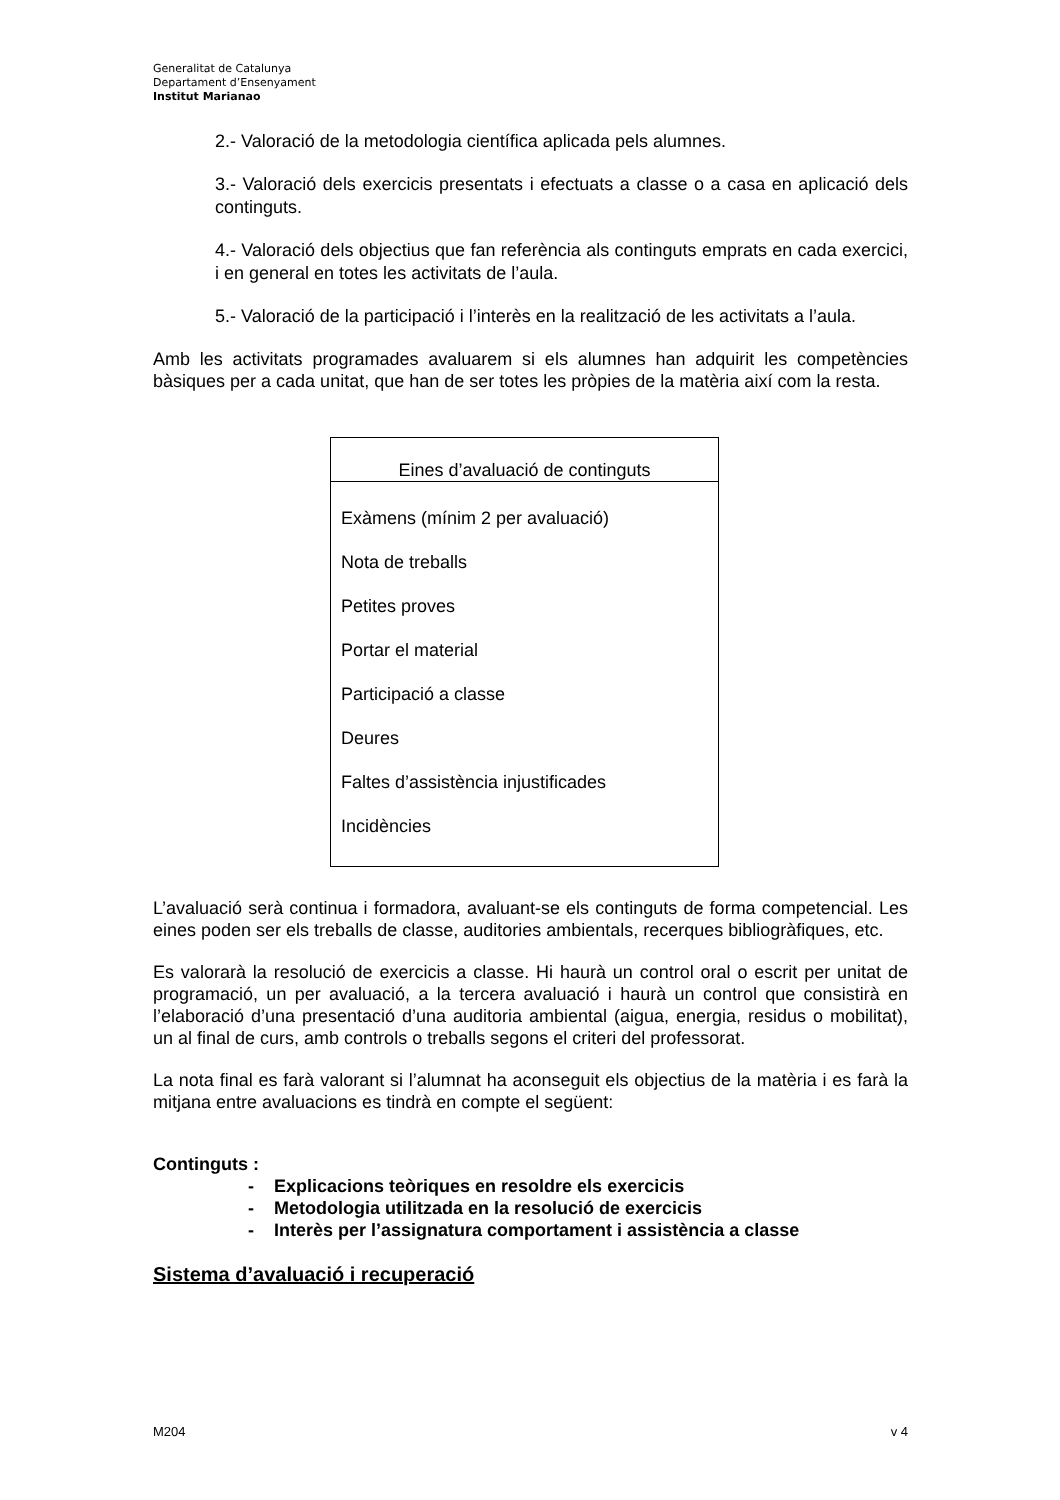Generalitat de Catalunya
Departament d’Ensenyament
Institut Marianao
2.- Valoració de la metodologia científica aplicada pels alumnes.
3.- Valoració dels exercicis presentats i efectuats a classe o a casa en aplicació dels continguts.
4.- Valoració dels objectius que fan referència als continguts emprats en cada exercici, i en general en totes les activitats de l’aula.
5.- Valoració de la participació i l’interès en la realització de les activitats a l’aula.
Amb les activitats programades avaluarem si els alumnes han adquirit les competències bàsiques per a cada unitat, que han de ser totes les pròpies de la matèria així com la resta.
| Eines d’avaluació de continguts |
| --- |
| Exàmens (mínim 2 per avaluació) Nota de treballs Petites proves Portar el material Participació a classe Deures Faltes d’assistència injustificades Incidències |
L’avaluació serà continua i formadora, avaluant-se els continguts de forma competencial. Les eines poden ser els treballs de classe, auditories ambientals, recerques bibliogràfiques, etc.
Es valorarà la resolució de exercicis a classe. Hi haurà un control oral o escrit per unitat de programació, un per avaluació, a la tercera avaluació i haurà un control que consistirà en l’elaboració d’una presentació d’una auditoria ambiental (aigua, energia, residus o mobilitat), un al final de curs, amb controls o treballs segons el criteri del professorat.
La nota final es farà valorant si l’alumnat ha aconseguit els objectius de la matèria i es farà la mitjana entre avaluacions es tindrà en compte el següent:
Continguts :
- Explicacions teòriques en resoldre els exercicis
- Metodologia utilitzada en la resolució de exercicis
- Interès per l’assignatura comportament i assistència a classe
Sistema d’avaluació i recuperació
M204 v 4